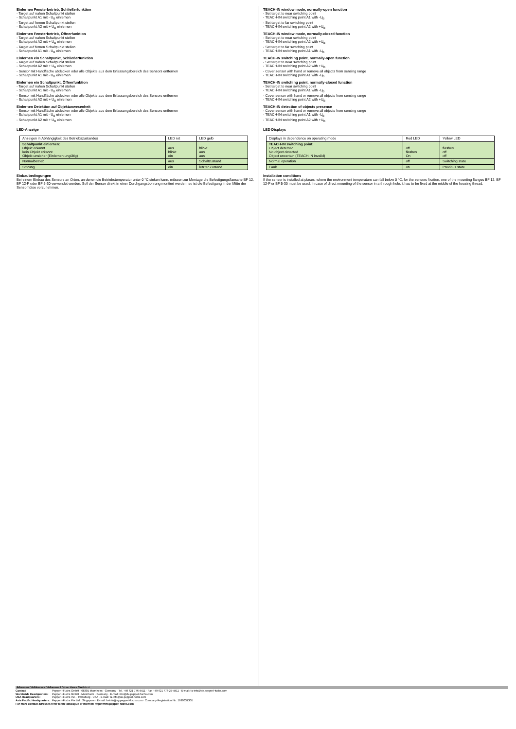Einlernen Fensterbetrieb, Schließerfunktion
- Target auf nahen Schaltpunkt stellen
- Schaltpunkt A1 mit - U<sub>B</sub> einlernen
- Target auf fernen Schaltpunkt stellen
- Schaltpunkt A2 mit + U<sub>B</sub> einlernen
Einlernen Fensterbetrieb, Öffnerfunktion
- Target auf nahen Schaltpunkt stellen
- Schaltpunkt A2 mit + U<sub>B</sub> einlernen
- Target auf fernen Schaltpunkt stellen
- Schaltpunkt A1 mit - U<sub>B</sub> einlernen
Einlernen ein Schaltpunkt, Schließerfunktion
- Target auf nahen Schaltpunkt stellen
- Schaltpunkt A2 mit + U<sub>B</sub> einlernen
- Sensor mit Handfläche abdecken oder alle Objekte aus dem Erfassungsbereich des Sensors entfernen
- Schaltpunkt A1 mit - U<sub>B</sub> einlernen
Einlernen ein Schaltpunkt, Öffnerfunktion
- Target auf nahen Schaltpunkt stellen
- Schaltpunkt A1 mit - U<sub>B</sub> einlernen
- Sensor mit Handfläche abdecken oder alle Objekte aus dem Erfassungsbereich des Sensors entfernen
- Schaltpunkt A2 mit + U<sub>B</sub> einlernen
Einlernen Detektion auf Objektanwesenheit
- Sensor mit Handfläche abdecken oder alle Objekte aus dem Erfassungsbereich des Sensors entfernen
- Schaltpunkt A1 mit - U<sub>B</sub> einlernen
- Schaltpunkt A2 mit + U<sub>B</sub> einlernen
LED-Anzeige
| Anzeigen in Abhängigkeit des Betriebszustandes | LED rot | LED gelb |
| Schaltpunkt einlernen: Objekt erkannt kein Objekt erkannt Objekt unsicher (Einlernen ungültig) | aus blinkt ein | blinkt aus aus |
| Normalbetrieb | aus | Schaltzustand |
| Störung | ein | letzter Zustand |
Einbaubedingungen
Bei einem Einbau des Sensors an Orten, an denen die Betriebstemperatur unter 0 °C sinken kann, müssen zur Montage die Befestigungsflansche BF 12, BF 12-F oder BF 5-30 verwendet werden. Soll der Sensor direkt in einer Durchgangsbohrung montiert werden, so ist die Befestigung in der Mitte der Sensorhülse vorzunehmen.
TEACH-IN window mode, normally-open function
- Set target to near switching point
- TEACH-IN switching point A1 with -U<sub>B</sub>
- Set target to far switching point
- TEACH-IN switching point A2 with +U<sub>B</sub>
TEACH-IN window mode, normally-closed function
- Set target to near switching point
- TEACH-IN switching point A2 with +U<sub>B</sub>
- Set target to far switching point
- TEACH-IN switching point A1 with -U<sub>B</sub>
TEACH-IN switching point, normally-open function
- Set target to near switching point
- TEACH-IN switching point A2 with +U<sub>B</sub>
- Cover sensor with hand or remove all objects from sensing range
- TEACH-IN switching point A1 with -U<sub>B</sub>
TEACH-IN switching point, normally-closed function
- Set target to near switching point
- TEACH-IN switching point A1 with -U<sub>B</sub>
- Cover sensor with hand or remove all objects from sensing range
- TEACH-IN switching point A2 with +U<sub>B</sub>
TEACH-IN detection of objects presence
- Cover sensor with hand or remove all objects from sensing range
- TEACH-IN switching point A1 with -U<sub>B</sub>
- TEACH-IN switching point A2 with +U<sub>B</sub>
LED Displays
| Displays in dependence on operating mode | Red LED | Yellow LED |
| TEACH-IN switching point: Object detected No object detected Object uncertain (TEACH-IN invalid) | off flashes On | flashes off off |
| Normal operation | off | Switching state |
| Fault | on | Previous state |
Installation conditions
If the sensor is installed at places, where the environment temperature can fall below 0 °C, for the sensors fixation, one of the mounting flanges BF 12, BF 12-F or BF 5-30 must be used. In case of direct mounting of the sensor in a through hole, it has to be fixed at the middle of the housing thread.
Adressen / Addresses / Adresses / Direcciónes / Indirizzi
| Contact | Pepperl+Fuchs GmbH · 68301 Mannheim · Germany · Tel. +49 621 776-4411 · Fax +49 621 776-27-4411 · E-mail: fa-info@de.pepperl-fuchs.com |
| Worldwide Headquarters: | Pepperl+Fuchs GmbH · Mannheim · Germany · E-mail: info@de.pepperl-fuchs.com |
| USA Headquarters: | Pepperl+Fuchs Inc. · Twinsburg · USA · E-mail: fa-info@us.pepperl-fuchs.com |
| Asia Pacific Headquarters: | Pepperl+Fuchs Pte Ltd · Singapore · E-mail: fa-info@sg.pepperl-fuchs.com · Company Registration No. 199003130E |
For more contact-adresses refer to the catalogue or internet: http://www.pepperl-fuchs.com